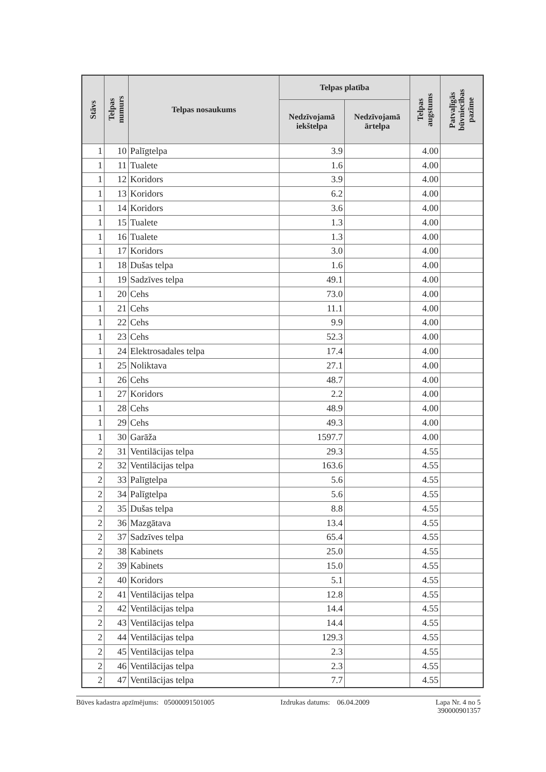| Stāvs | Telpas numurs | Telpas nosaukums | Telpas platība | | Telpas augstums | Patvaļīgās būvniecības pazīme |
| --- | --- | --- | --- | --- | --- | --- |
| | | | Nedzīvojamā iekštelpa | Nedzīvojamā ārtelpa | | |
| 1 | 10 | Palīgtelpa | 3.9 | | 4.00 | |
| 1 | 11 | Tualete | 1.6 | | 4.00 | |
| 1 | 12 | Koridors | 3.9 | | 4.00 | |
| 1 | 13 | Koridors | 6.2 | | 4.00 | |
| 1 | 14 | Koridors | 3.6 | | 4.00 | |
| 1 | 15 | Tualete | 1.3 | | 4.00 | |
| 1 | 16 | Tualete | 1.3 | | 4.00 | |
| 1 | 17 | Koridors | 3.0 | | 4.00 | |
| 1 | 18 | Dušas telpa | 1.6 | | 4.00 | |
| 1 | 19 | Sadzīves telpa | 49.1 | | 4.00 | |
| 1 | 20 | Cehs | 73.0 | | 4.00 | |
| 1 | 21 | Cehs | 11.1 | | 4.00 | |
| 1 | 22 | Cehs | 9.9 | | 4.00 | |
| 1 | 23 | Cehs | 52.3 | | 4.00 | |
| 1 | 24 | Elektrosadales telpa | 17.4 | | 4.00 | |
| 1 | 25 | Noliktava | 27.1 | | 4.00 | |
| 1 | 26 | Cehs | 48.7 | | 4.00 | |
| 1 | 27 | Koridors | 2.2 | | 4.00 | |
| 1 | 28 | Cehs | 48.9 | | 4.00 | |
| 1 | 29 | Cehs | 49.3 | | 4.00 | |
| 1 | 30 | Garāža | 1597.7 | | 4.00 | |
| 2 | 31 | Ventilācijas telpa | 29.3 | | 4.55 | |
| 2 | 32 | Ventilācijas telpa | 163.6 | | 4.55 | |
| 2 | 33 | Palīgtelpa | 5.6 | | 4.55 | |
| 2 | 34 | Palīgtelpa | 5.6 | | 4.55 | |
| 2 | 35 | Dušas telpa | 8.8 | | 4.55 | |
| 2 | 36 | Mazgātava | 13.4 | | 4.55 | |
| 2 | 37 | Sadzīves telpa | 65.4 | | 4.55 | |
| 2 | 38 | Kabinets | 25.0 | | 4.55 | |
| 2 | 39 | Kabinets | 15.0 | | 4.55 | |
| 2 | 40 | Koridors | 5.1 | | 4.55 | |
| 2 | 41 | Ventilācijas telpa | 12.8 | | 4.55 | |
| 2 | 42 | Ventilācijas telpa | 14.4 | | 4.55 | |
| 2 | 43 | Ventilācijas telpa | 14.4 | | 4.55 | |
| 2 | 44 | Ventilācijas telpa | 129.3 | | 4.55 | |
| 2 | 45 | Ventilācijas telpa | 2.3 | | 4.55 | |
| 2 | 46 | Ventilācijas telpa | 2.3 | | 4.55 | |
| 2 | 47 | Ventilācijas telpa | 7.7 | | 4.55 | |
Būves kadastra apzīmējums: 05000091501005 Izdrukas datums: 06.04.2009 Lapa Nr. 4 no 5
390000901357